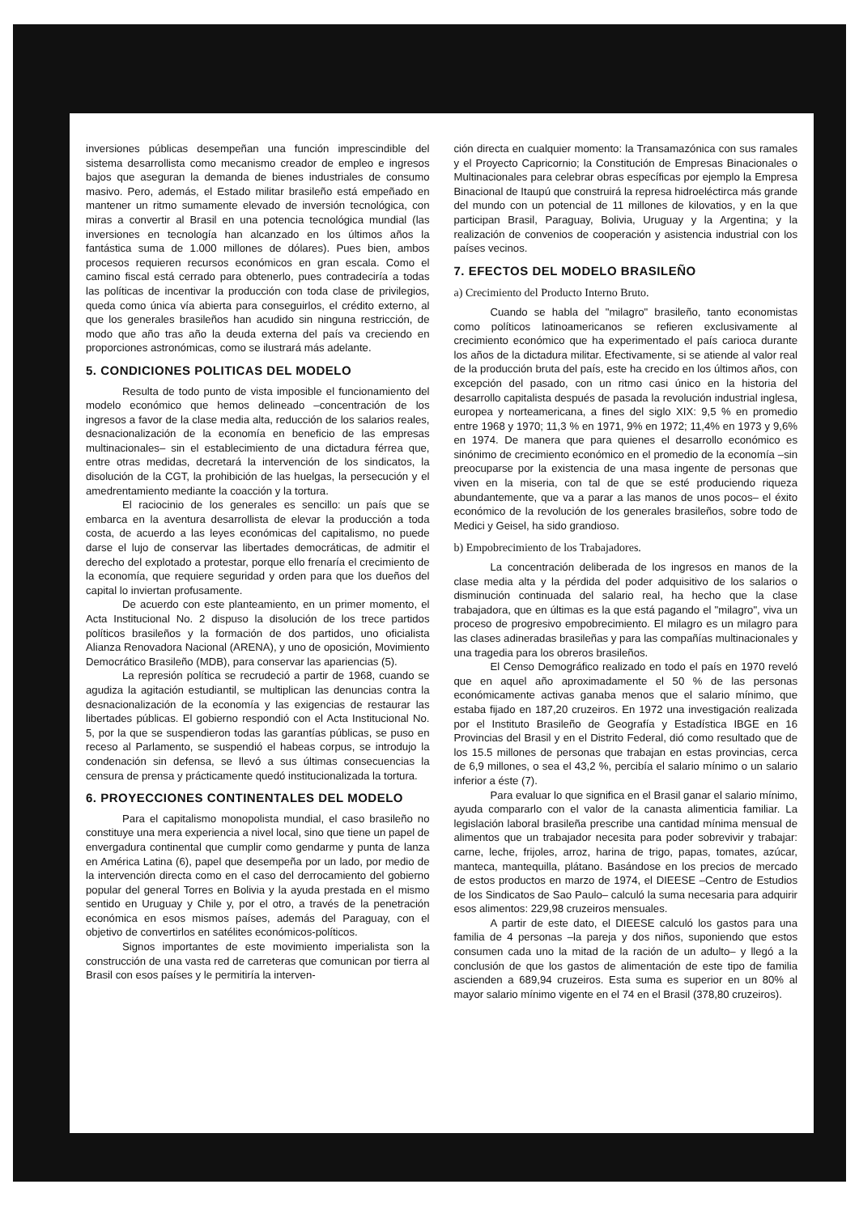inversiones públicas desempeñan una función imprescindible del sistema desarrollista como mecanismo creador de empleo e ingresos bajos que aseguran la demanda de bienes industriales de consumo masivo. Pero, además, el Estado militar brasileño está empeñado en mantener un ritmo sumamente elevado de inversión tecnológica, con miras a convertir al Brasil en una potencia tecnológica mundial (las inversiones en tecnología han alcanzado en los últimos años la fantástica suma de 1.000 millones de dólares). Pues bien, ambos procesos requieren recursos económicos en gran escala. Como el camino fiscal está cerrado para obtenerlo, pues contradeciría a todas las políticas de incentivar la producción con toda clase de privilegios, queda como única vía abierta para conseguirlos, el crédito externo, al que los generales brasileños han acudido sin ninguna restricción, de modo que año tras año la deuda externa del país va creciendo en proporciones astronómicas, como se ilustrará más adelante.
5. CONDICIONES POLITICAS DEL MODELO
Resulta de todo punto de vista imposible el funcionamiento del modelo económico que hemos delineado –concentración de los ingresos a favor de la clase media alta, reducción de los salarios reales, desnacionalización de la economía en beneficio de las empresas multinacionales– sin el establecimiento de una dictadura férrea que, entre otras medidas, decretará la intervención de los sindicatos, la disolución de la CGT, la prohibición de las huelgas, la persecución y el amedrentamiento mediante la coacción y la tortura.
El raciocinio de los generales es sencillo: un país que se embarca en la aventura desarrollista de elevar la producción a toda costa, de acuerdo a las leyes económicas del capitalismo, no puede darse el lujo de conservar las libertades democráticas, de admitir el derecho del explotado a protestar, porque ello frenaría el crecimiento de la economía, que requiere seguridad y orden para que los dueños del capital lo inviertan profusamente.
De acuerdo con este planteamiento, en un primer momento, el Acta Institucional No. 2 dispuso la disolución de los trece partidos políticos brasileños y la formación de dos partidos, uno oficialista Alianza Renovadora Nacional (ARENA), y uno de oposición, Movimiento Democrático Brasileño (MDB), para conservar las apariencias (5).
La represión política se recrudeció a partir de 1968, cuando se agudiza la agitación estudiantil, se multiplican las denuncias contra la desnacionalización de la economía y las exigencias de restaurar las libertades públicas. El gobierno respondió con el Acta Institucional No. 5, por la que se suspendieron todas las garantías públicas, se puso en receso al Parlamento, se suspendió el habeas corpus, se introdujo la condenación sin defensa, se llevó a sus últimas consecuencias la censura de prensa y prácticamente quedó institucionalizada la tortura.
6. PROYECCIONES CONTINENTALES DEL MODELO
Para el capitalismo monopolista mundial, el caso brasileño no constituye una mera experiencia a nivel local, sino que tiene un papel de envergadura continental que cumplir como gendarme y punta de lanza en América Latina (6), papel que desempeña por un lado, por medio de la intervención directa como en el caso del derrocamiento del gobierno popular del general Torres en Bolivia y la ayuda prestada en el mismo sentido en Uruguay y Chile y, por el otro, a través de la penetración económica en esos mismos países, además del Paraguay, con el objetivo de convertirlos en satélites económicos-políticos.
Signos importantes de este movimiento imperialista son la construcción de una vasta red de carreteras que comunican por tierra al Brasil con esos países y le permitiría la interven-
ción directa en cualquier momento: la Transamazónica con sus ramales y el Proyecto Capricornio; la Constitución de Empresas Binacionales o Multinacionales para celebrar obras específicas por ejemplo la Empresa Binacional de Itaupú que construirá la represa hidroeléctirca más grande del mundo con un potencial de 11 millones de kilovatios, y en la que participan Brasil, Paraguay, Bolivia, Uruguay y la Argentina; y la realización de convenios de cooperación y asistencia industrial con los países vecinos.
7. EFECTOS DEL MODELO BRASILEÑO
a) Crecimiento del Producto Interno Bruto.
Cuando se habla del "milagro" brasileño, tanto economistas como políticos latinoamericanos se refieren exclusivamente al crecimiento económico que ha experimentado el país carioca durante los años de la dictadura militar. Efectivamente, si se atiende al valor real de la producción bruta del país, este ha crecido en los últimos años, con excepción del pasado, con un ritmo casi único en la historia del desarrollo capitalista después de pasada la revolución industrial inglesa, europea y norteamericana, a fines del siglo XIX: 9,5 % en promedio entre 1968 y 1970; 11,3 % en 1971, 9% en 1972; 11,4% en 1973 y 9,6% en 1974. De manera que para quienes el desarrollo económico es sinónimo de crecimiento económico en el promedio de la economía –sin preocuparse por la existencia de una masa ingente de personas que viven en la miseria, con tal de que se esté produciendo riqueza abundantemente, que va a parar a las manos de unos pocos– el éxito económico de la revolución de los generales brasileños, sobre todo de Medici y Geisel, ha sido grandioso.
b) Empobrecimiento de los Trabajadores.
La concentración deliberada de los ingresos en manos de la clase media alta y la pérdida del poder adquisitivo de los salarios o disminución continuada del salario real, ha hecho que la clase trabajadora, que en últimas es la que está pagando el "milagro", viva un proceso de progresivo empobrecimiento. El milagro es un milagro para las clases adineradas brasileñas y para las compañías multinacionales y una tragedia para los obreros brasileños.
El Censo Demográfico realizado en todo el país en 1970 reveló que en aquel año aproximadamente el 50 % de las personas económicamente activas ganaba menos que el salario mínimo, que estaba fijado en 187,20 cruzeiros. En 1972 una investigación realizada por el Instituto Brasileño de Geografía y Estadística IBGE en 16 Provincias del Brasil y en el Distrito Federal, dió como resultado que de los 15.5 millones de personas que trabajan en estas provincias, cerca de 6,9 millones, o sea el 43,2 %, percibía el salario mínimo o un salario inferior a éste (7).
Para evaluar lo que significa en el Brasil ganar el salario mínimo, ayuda compararlo con el valor de la canasta alimenticia familiar. La legislación laboral brasileña prescribe una cantidad mínima mensual de alimentos que un trabajador necesita para poder sobrevivir y trabajar: carne, leche, frijoles, arroz, harina de trigo, papas, tomates, azúcar, manteca, mantequilla, plátano. Basándose en los precios de mercado de estos productos en marzo de 1974, el DIEESE –Centro de Estudios de los Sindicatos de Sao Paulo– calculó la suma necesaria para adquirir esos alimentos: 229,98 cruzeiros mensuales.
A partir de este dato, el DIEESE calculó los gastos para una familia de 4 personas –la pareja y dos niños, suponiendo que estos consumen cada uno la mitad de la ración de un adulto– y llegó a la conclusión de que los gastos de alimentación de este tipo de familia ascienden a 689,94 cruzeiros. Esta suma es superior en un 80% al mayor salario mínimo vigente en el 74 en el Brasil (378,80 cruzeiros).